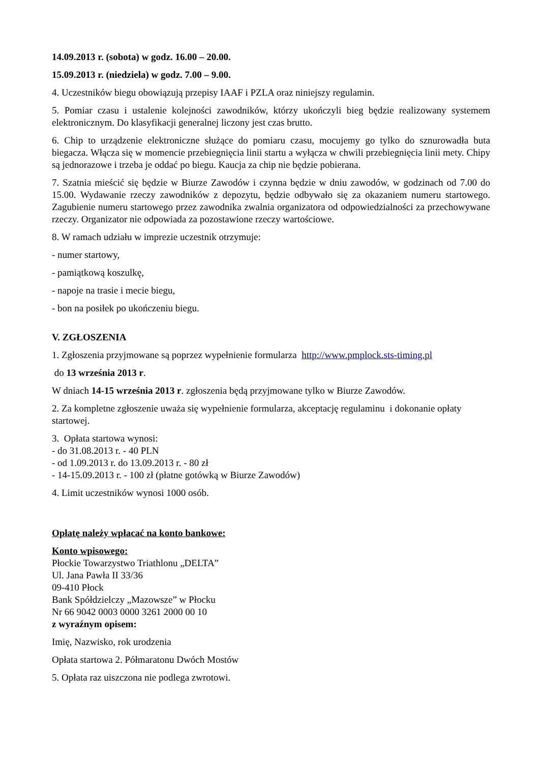14.09.2013 r. (sobota) w godz. 16.00 – 20.00.
15.09.2013 r. (niedziela) w godz. 7.00 – 9.00.
4. Uczestników biegu obowiązują przepisy IAAF i PZLA oraz niniejszy regulamin.
5. Pomiar czasu i ustalenie kolejności zawodników, którzy ukończyli bieg będzie realizowany systemem elektronicznym. Do klasyfikacji generalnej liczony jest czas brutto.
6. Chip to urządzenie elektroniczne służące do pomiaru czasu, mocujemy go tylko do sznurowadła buta biegacza. Włącza się w momencie przebiegnięcia linii startu a wyłącza w chwili przebiegnięcia linii mety. Chipy są jednorazowe i trzeba je oddać po biegu. Kaucja za chip nie będzie pobierana.
7. Szatnia mieścić się będzie w Biurze Zawodów i czynna będzie w dniu zawodów, w godzinach od 7.00 do 15.00. Wydawanie rzeczy zawodników z depozytu, będzie odbywało się za okazaniem numeru startowego. Zagubienie numeru startowego przez zawodnika zwalnia organizatora od odpowiedzialności za przechowywane rzeczy. Organizator nie odpowiada za pozostawione rzeczy wartościowe.
8. W ramach udziału w imprezie uczestnik otrzymuje:
- numer startowy,
- pamiątkową koszulkę,
- napoje na trasie i mecie biegu,
- bon na posiłek po ukończeniu biegu.
V. ZGŁOSZENIA
1. Zgłoszenia przyjmowane są poprzez wypełnienie formularza http://www.pmplock.sts-timing.pl
do 13 września 2013 r.
W dniach 14-15 września 2013 r. zgłoszenia będą przyjmowane tylko w Biurze Zawodów.
2. Za kompletne zgłoszenie uważa się wypełnienie formularza, akceptację regulaminu i dokonanie opłaty startowej.
3. Opłata startowa wynosi:
- do 31.08.2013 r. - 40 PLN
- od 1.09.2013 r. do 13.09.2013 r. - 80 zł
- 14-15.09.2013 r. - 100 zł (płatne gotówką w Biurze Zawodów)
4. Limit uczestników wynosi 1000 osób.
Opłatę należy wpłacać na konto bankowe:
Konto wpisowego:
Płockie Towarzystwo Triathlonu „DELTA”
Ul. Jana Pawła II 33/36
09-410 Płock
Bank Spółdzielczy „Mazowsze” w Płocku
Nr 66 9042 0003 0000 3261 2000 00 10
z wyraźnym opisem:
Imię, Nazwisko, rok urodzenia
Opłata startowa 2. Półmaratonu Dwóch Mostów
5. Opłata raz uiszczona nie podlega zwrotowi.